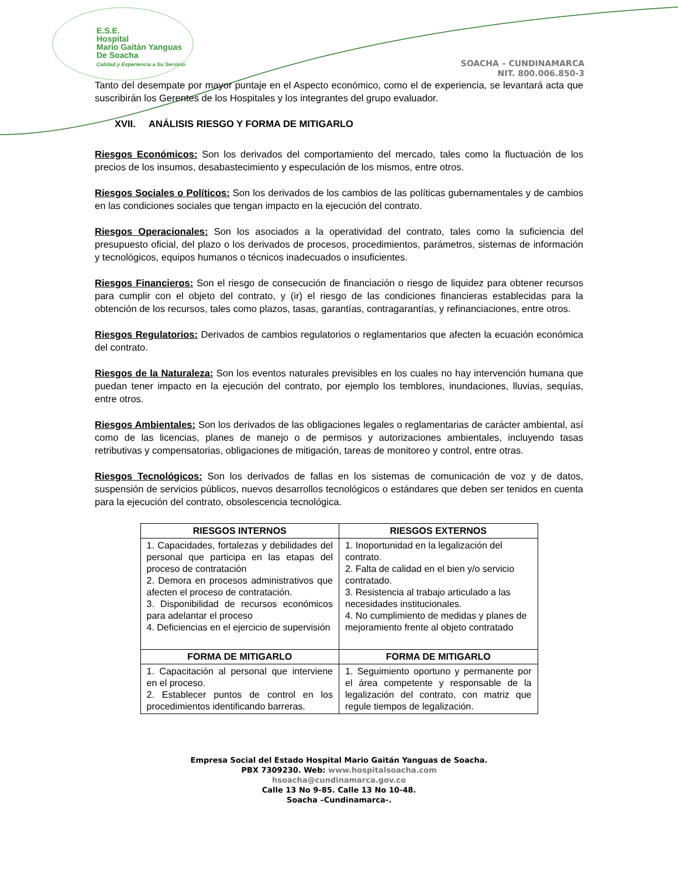E.S.E.
Hospital
Mario Gaitán Yanguas
De Soacha
Calidad y Experiencia a Su Servicio
SOACHA – CUNDINAMARCA
NIT. 800.006.850-3
Tanto del desempate por mayor puntaje en el Aspecto económico, como el de experiencia, se levantará acta que suscribirán los Gerentes de los Hospitales y los integrantes del grupo evaluador.
XVII. ANÁLISIS RIESGO Y FORMA DE MITIGARLO
Riesgos Económicos: Son los derivados del comportamiento del mercado, tales como la fluctuación de los precios de los insumos, desabastecimiento y especulación de los mismos, entre otros.
Riesgos Sociales o Políticos: Son los derivados de los cambios de las políticas gubernamentales y de cambios en las condiciones sociales que tengan impacto en la ejecución del contrato.
Riesgos Operacionales: Son los asociados a la operatividad del contrato, tales como la suficiencia del presupuesto oficial, del plazo o los derivados de procesos, procedimientos, parámetros, sistemas de información y tecnológicos, equipos humanos o técnicos inadecuados o insuficientes.
Riesgos Financieros: Son el riesgo de consecución de financiación o riesgo de liquidez para obtener recursos para cumplir con el objeto del contrato, y (ir) el riesgo de las condiciones financieras establecidas para la obtención de los recursos, tales como plazos, tasas, garantías, contragarantías, y refinanciaciones, entre otros.
Riesgos Regulatorios: Derivados de cambios regulatorios o reglamentarios que afecten la ecuación económica del contrato.
Riesgos de la Naturaleza: Son los eventos naturales previsibles en los cuales no hay intervención humana que puedan tener impacto en la ejecución del contrato, por ejemplo los temblores, inundaciones, lluvias, sequías, entre otros.
Riesgos Ambientales: Son los derivados de las obligaciones legales o reglamentarias de carácter ambiental, así como de las licencias, planes de manejo o de permisos y autorizaciones ambientales, incluyendo tasas retributivas y compensatorias, obligaciones de mitigación, tareas de monitoreo y control, entre otras.
Riesgos Tecnológicos: Son los derivados de fallas en los sistemas de comunicación de voz y de datos, suspensión de servicios públicos, nuevos desarrollos tecnológicos o estándares que deben ser tenidos en cuenta para la ejecución del contrato, obsolescencia tecnológica.
| RIESGOS INTERNOS | RIESGOS EXTERNOS |
| --- | --- |
| 1. Capacidades, fortalezas y debilidades del personal que participa en las etapas del proceso de contratación 2. Demora en procesos administrativos que afecten el proceso de contratación. 3. Disponibilidad de recursos económicos para adelantar el proceso 4. Deficiencias en el ejercicio de supervisión | 1. Inoportunidad en la legalización del contrato. 2. Falta de calidad en el bien y/o servicio contratado. 3. Resistencia al trabajo articulado a las necesidades institucionales. 4. No cumplimiento de medidas y planes de mejoramiento frente al objeto contratado |
| FORMA DE MITIGARLO | FORMA DE MITIGARLO |
| 1. Capacitación al personal que interviene en el proceso. 2. Establecer puntos de control en los procedimientos identificando barreras. | 1. Seguimiento oportuno y permanente por el área competente y responsable de la legalización del contrato, con matriz que regule tiempos de legalización. |
Empresa Social del Estado Hospital Mario Gaitán Yanguas de Soacha.
PBX 7309230. Web: www.hospitalsoacha.com
hsoacha@cundinamarca.gov.co
Calle 13 No 9-85. Calle 13 No 10-48.
Soacha –Cundinamarca-.